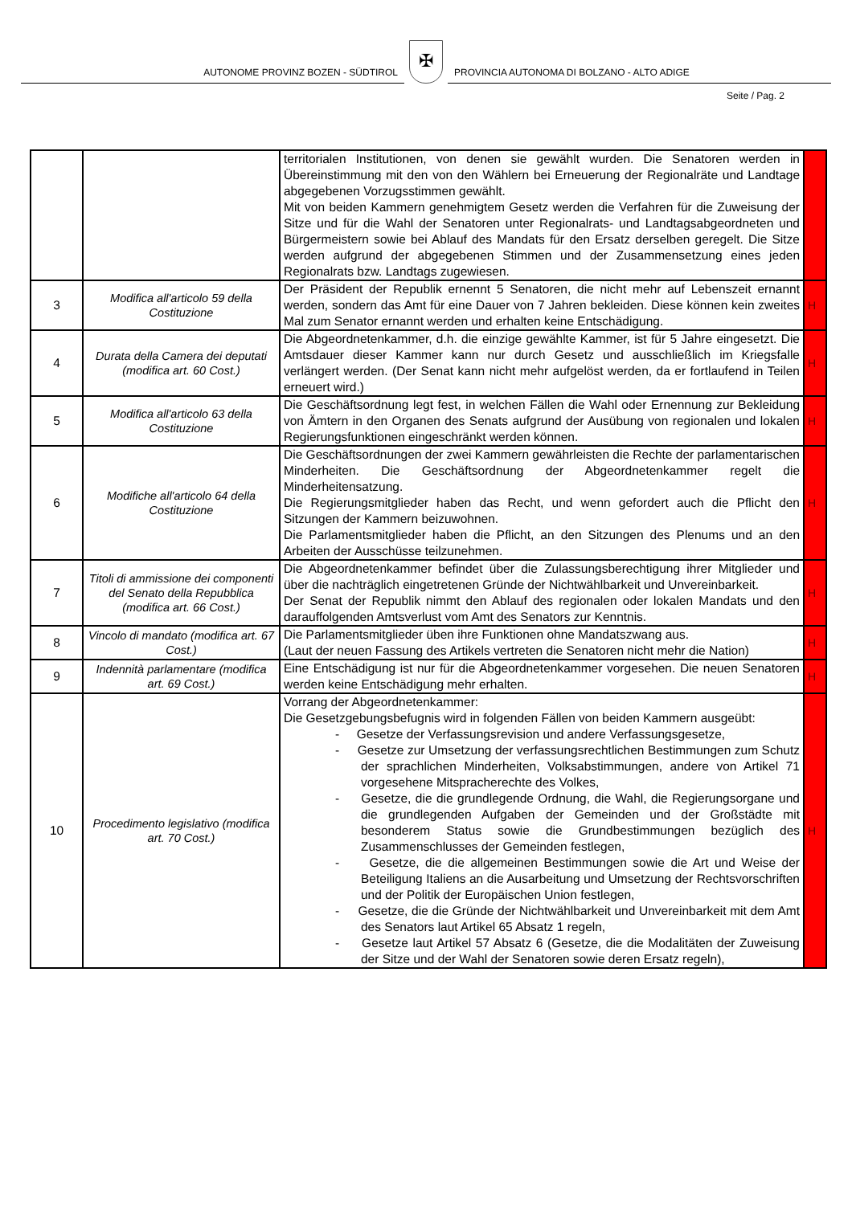AUTONOME PROVINZ BOZEN - SÜDTIROL
✠
PROVINCIA AUTONOMA DI BOLZANO - ALTO ADIGE
Seite / Pag. 2
| | | territorialen Institutionen, von denen sie gewählt wurden. Die Senatoren werden in Übereinstimmung mit den von den Wählern bei Erneuerung der Regionalräte und Landtage abgegebenen Vorzugsstimmen gewählt. Mit von beiden Kammern genehmigtem Gesetz werden die Verfahren für die Zuweisung der Sitze und für die Wahl der Senatoren unter Regionalrats- und Landtagsabgeordneten und Bürgermeistern sowie bei Ablauf des Mandats für den Ersatz derselben geregelt. Die Sitze werden aufgrund der abgegebenen Stimmen und der Zusammensetzung eines jeden Regionalrats bzw. Landtags zugewiesen. | |
| 3 | Modifica all'articolo 59 della Costituzione | Der Präsident der Republik ernennt 5 Senatoren, die nicht mehr auf Lebenszeit ernannt werden, sondern das Amt für eine Dauer von 7 Jahren bekleiden. Diese können kein zweites Mal zum Senator ernannt werden und erhalten keine Entschädigung. | H |
| 4 | Durata della Camera dei deputati (modifica art. 60 Cost.) | Die Abgeordnetenkammer, d.h. die einzige gewählte Kammer, ist für 5 Jahre eingesetzt. Die Amtsdauer dieser Kammer kann nur durch Gesetz und ausschließlich im Kriegsfalle verlängert werden. (Der Senat kann nicht mehr aufgelöst werden, da er fortlaufend in Teilen erneuert wird.) | H |
| 5 | Modifica all'articolo 63 della Costituzione | Die Geschäftsordnung legt fest, in welchen Fällen die Wahl oder Ernennung zur Bekleidung von Ämtern in den Organen des Senats aufgrund der Ausübung von regionalen und lokalen Regierungsfunktionen eingeschränkt werden können. | H |
| 6 | Modifiche all'articolo 64 della Costituzione | Die Geschäftsordnungen der zwei Kammern gewährleisten die Rechte der parlamentarischen Minderheiten. Die Geschäftsordnung der Abgeordnetenkammer regelt die Minderheitensatzung. Die Regierungsmitglieder haben das Recht, und wenn gefordert auch die Pflicht den Sitzungen der Kammern beizuwohnen. Die Parlamentsmitglieder haben die Pflicht, an den Sitzungen des Plenums und an den Arbeiten der Ausschüsse teilzunehmen. | H |
| 7 | Titoli di ammissione dei componenti del Senato della Repubblica (modifica art. 66 Cost.) | Die Abgeordnetenkammer befindet über die Zulassungsberechtigung ihrer Mitglieder und über die nachträglich eingetretenen Gründe der Nichtwählbarkeit und Unvereinbarkeit. Der Senat der Republik nimmt den Ablauf des regionalen oder lokalen Mandats und den darauffolgenden Amtsverlust vom Amt des Senators zur Kenntnis. | H |
| 8 | Vincolo di mandato (modifica art. 67 Cost.) | Die Parlamentsmitglieder üben ihre Funktionen ohne Mandatszwang aus. (Laut der neuen Fassung des Artikels vertreten die Senatoren nicht mehr die Nation) | H |
| 9 | Indennità parlamentare (modifica art. 69 Cost.) | Eine Entschädigung ist nur für die Abgeordnetenkammer vorgesehen. Die neuen Senatoren werden keine Entschädigung mehr erhalten. | H |
| 10 | Procedimento legislativo (modifica art. 70 Cost.) | Vorrang der Abgeordnetenkammer: Die Gesetzgebungsbefugnis wird in folgenden Fällen von beiden Kammern ausgeübt: - Gesetze der Verfassungsrevision und andere Verfassungsgesetze, - Gesetze zur Umsetzung der verfassungsrechtlichen Bestimmungen zum Schutz der sprachlichen Minderheiten, Volksabstimmungen, andere von Artikel 71 vorgesehene Mitspracherechte des Volkes, - Gesetze, die die grundlegende Ordnung, die Wahl, die Regierungsorgane und die grundlegenden Aufgaben der Gemeinden und der Großstädte mit besonderem Status sowie die Grundbestimmungen bezüglich des Zusammenschlusses der Gemeinden festlegen, - Gesetze, die die allgemeinen Bestimmungen sowie die Art und Weise der Beteiligung Italiens an die Ausarbeitung und Umsetzung der Rechtsvorschriften und der Politik der Europäischen Union festlegen, - Gesetze, die die Gründe der Nichtwählbarkeit und Unvereinbarkeit mit dem Amt des Senators laut Artikel 65 Absatz 1 regeln, - Gesetze laut Artikel 57 Absatz 6 (Gesetze, die die Modalitäten der Zuweisung der Sitze und der Wahl der Senatoren sowie deren Ersatz regeln), | H |